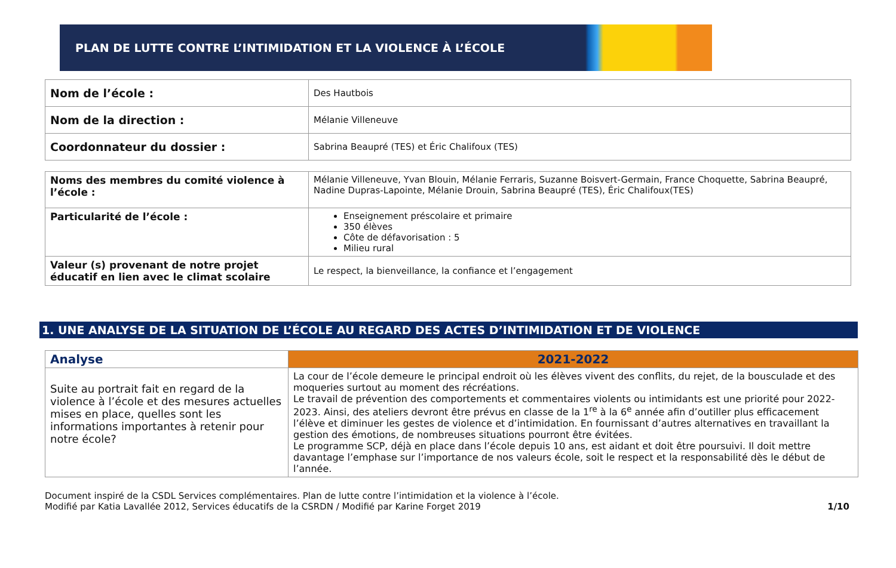PLAN DE LUTTE CONTRE L’INTIMIDATION ET LA VIOLENCE À L’ÉCOLE
| Nom de l’école : | Des Hautbois |
| Nom de la direction : | Mélanie Villeneuve |
| Coordonnateur du dossier : | Sabrina Beaupré (TES) et Éric Chalifoux (TES) |
| Noms des membres du comité violence à l’école : | Mélanie Villeneuve, Yvan Blouin, Mélanie Ferraris, Suzanne Boisvert-Germain, France Choquette, Sabrina Beaupré, Nadine Dupras-Lapointe, Mélanie Drouin, Sabrina Beaupré (TES), Éric Chalifoux(TES) |
| Particularité de l’école : | Enseignement préscolaire et primaire 350 élèves Côte de défavorisation : 5 Milieu rural |
| Valeur (s) provenant de notre projet éducatif en lien avec le climat scolaire | Le respect, la bienveillance, la confiance et l’engagement |
1. UNE ANALYSE DE LA SITUATION DE L’ÉCOLE AU REGARD DES ACTES D’INTIMIDATION ET DE VIOLENCE
| Analyse | 2021-2022 |
| --- | --- |
| Suite au portrait fait en regard de la violence à l’école et des mesures actuelles mises en place, quelles sont les informations importantes à retenir pour notre école? | La cour de l’école demeure le principal endroit où les élèves vivent des conflits, du rejet, de la bousculade et des moqueries surtout au moment des récréations. Le travail de prévention des comportements et commentaires violents ou intimidants est une priorité pour 2022-2023. Ainsi, des ateliers devront être prévus en classe de la 1<sup>re</sup> à la 6<sup>e</sup> année afin d’outiller plus efficacement l’élève et diminuer les gestes de violence et d’intimidation. En fournissant d’autres alternatives en travaillant la gestion des émotions, de nombreuses situations pourront être évitées. Le programme SCP, déjà en place dans l’école depuis 10 ans, est aidant et doit être poursuivi. Il doit mettre davantage l’emphase sur l’importance de nos valeurs école, soit le respect et la responsabilité dès le début de l’année. |
Document inspiré de la CSDL Services complémentaires. Plan de lutte contre l’intimidation et la violence à l’école.
Modifié par Katia Lavallée 2012, Services éducatifs de la CSRDN / Modifié par Karine Forget 2019
1/10